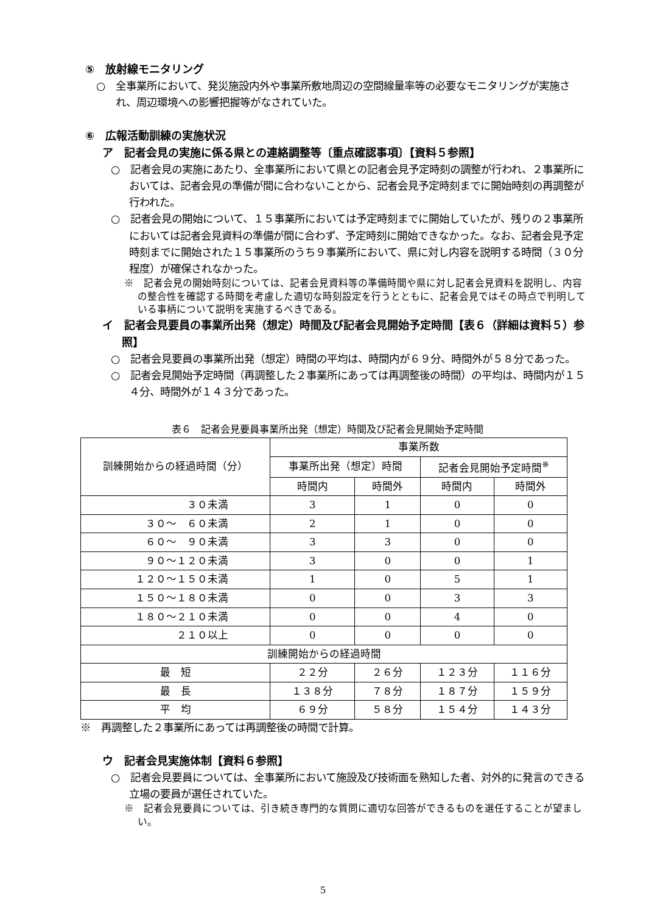⑤　放射線モニタリング
○　全事業所において、発災施設内外や事業所敷地周辺の空間線量率等の必要なモニタリングが実施され、周辺環境への影響把握等がなされていた。
⑥　広報活動訓練の実施状況
ア　記者会見の実施に係る県との連絡調整等〔重点確認事項〕【資料５参照】
○　記者会見の実施にあたり、全事業所において県との記者会見予定時刻の調整が行われ、２事業所においては、記者会見の準備が間に合わないことから、記者会見予定時刻までに開始時刻の再調整が行われた。
○　記者会見の開始について、１５事業所においては予定時刻までに開始していたが、残りの２事業所においては記者会見資料の準備が間に合わず、予定時刻に開始できなかった。なお、記者会見予定時刻までに開始された１５事業所のうち９事業所において、県に対し内容を説明する時間（３０分程度）が確保されなかった。
※　記者会見の開始時刻については、記者会見資料等の準備時間や県に対し記者会見資料を説明し、内容の整合性を確認する時間を考慮した適切な時刻設定を行うとともに、記者会見ではその時点で判明している事柄について説明を実施するべきである。
イ　記者会見要員の事業所出発（想定）時間及び記者会見開始予定時間【表６（詳細は資料５）参照】
○　記者会見要員の事業所出発（想定）時間の平均は、時間内が６９分、時間外が５８分であった。
○　記者会見開始予定時間（再調整した２事業所にあっては再調整後の時間）の平均は、時間内が１５４分、時間外が１４３分であった。
表６　記者会見要員事業所出発（想定）時間及び記者会見開始予定時間
| 訓練開始からの経過時間（分） | 事業所数 | | | |
| --- | --- | --- | --- | --- |
| | 事業所出発（想定）時間 | | 記者会見開始予定時間<sup>※</sup> | |
| | 時間内 | 時間外 | 時間内 | 時間外 |
| ３０未満 | 3 | 1 | 0 | 0 |
| ３０～ ６０未満 | 2 | 1 | 0 | 0 |
| ６０～ ９０未満 | 3 | 3 | 0 | 0 |
| ９０～１２０未満 | 3 | 0 | 0 | 1 |
| １２０～１５０未満 | 1 | 0 | 5 | 1 |
| １５０～１８０未満 | 0 | 0 | 3 | 3 |
| １８０～２１０未満 | 0 | 0 | 4 | 0 |
| ２１０以上 | 0 | 0 | 0 | 0 |
| 訓練開始からの経過時間 | | | | |
| 最 短 | ２２分 | ２６分 | １２３分 | １１６分 |
| 最 長 | １３８分 | ７８分 | １８７分 | １５９分 |
| 平 均 | ６９分 | ５８分 | １５４分 | １４３分 |
※　再調整した２事業所にあっては再調整後の時間で計算。
ウ　記者会見実施体制【資料６参照】
○　記者会見要員については、全事業所において施設及び技術面を熟知した者、対外的に発言のできる立場の要員が選任されていた。
※　記者会見要員については、引き続き専門的な質問に適切な回答ができるものを選任することが望ましい。
5